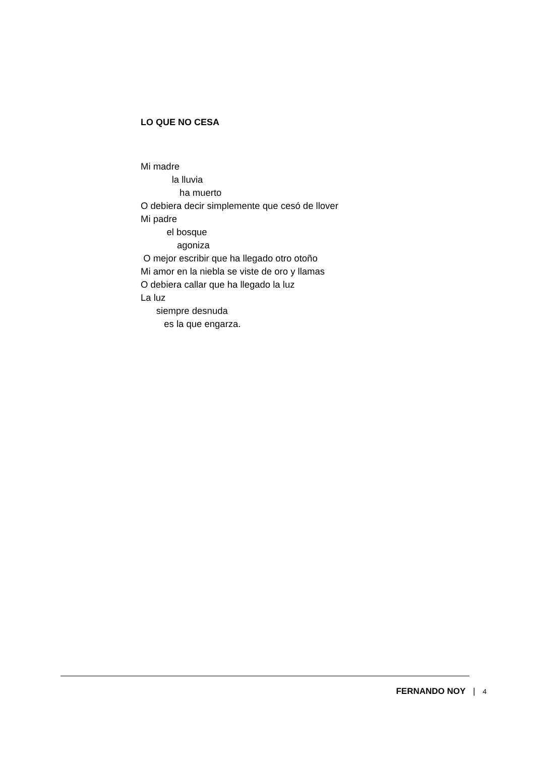LO QUE NO CESA
Mi madre
la lluvia
ha muerto
O debiera decir simplemente que cesó de llover
Mi padre
el bosque
agoniza
O mejor escribir que ha llegado otro otoño
Mi amor en la niebla se viste de oro y llamas
O debiera callar que ha llegado la luz
La luz
siempre desnuda
es la que engarza.
FERNANDO NOY | 4